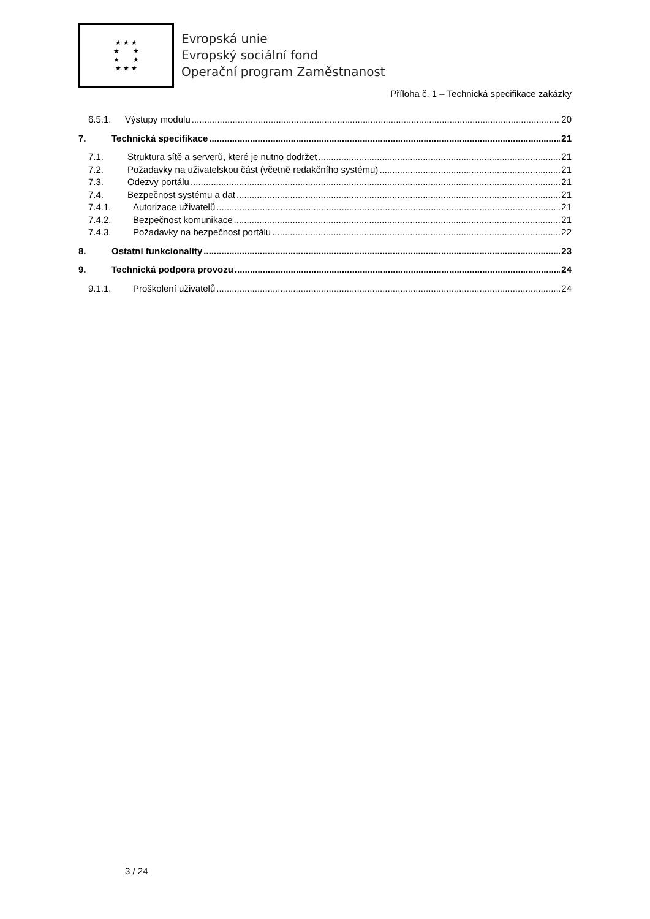★ ★ ★
★ ★
★ ★
★ ★ ★
Evropská unie
Evropský sociální fond
Operační program Zaměstnanost
Příloha č. 1 – Technická specifikace zakázky
6.5.1. Výstupy modulu 20
7. Technická specifikace 21
7.1. Struktura sítě a serverů, které je nutno dodržet 21
7.2. Požadavky na uživatelskou část (včetně redakčního systému) 21
7.3. Odezvy portálu 21
7.4. Bezpečnost systému a dat 21
7.4.1. Autorizace uživatelů 21
7.4.2. Bezpečnost komunikace 21
7.4.3. Požadavky na bezpečnost portálu 22
8. Ostatní funkcionality 23
9. Technická podpora provozu 24
9.1.1. Proškolení uživatelů 24
3 / 24